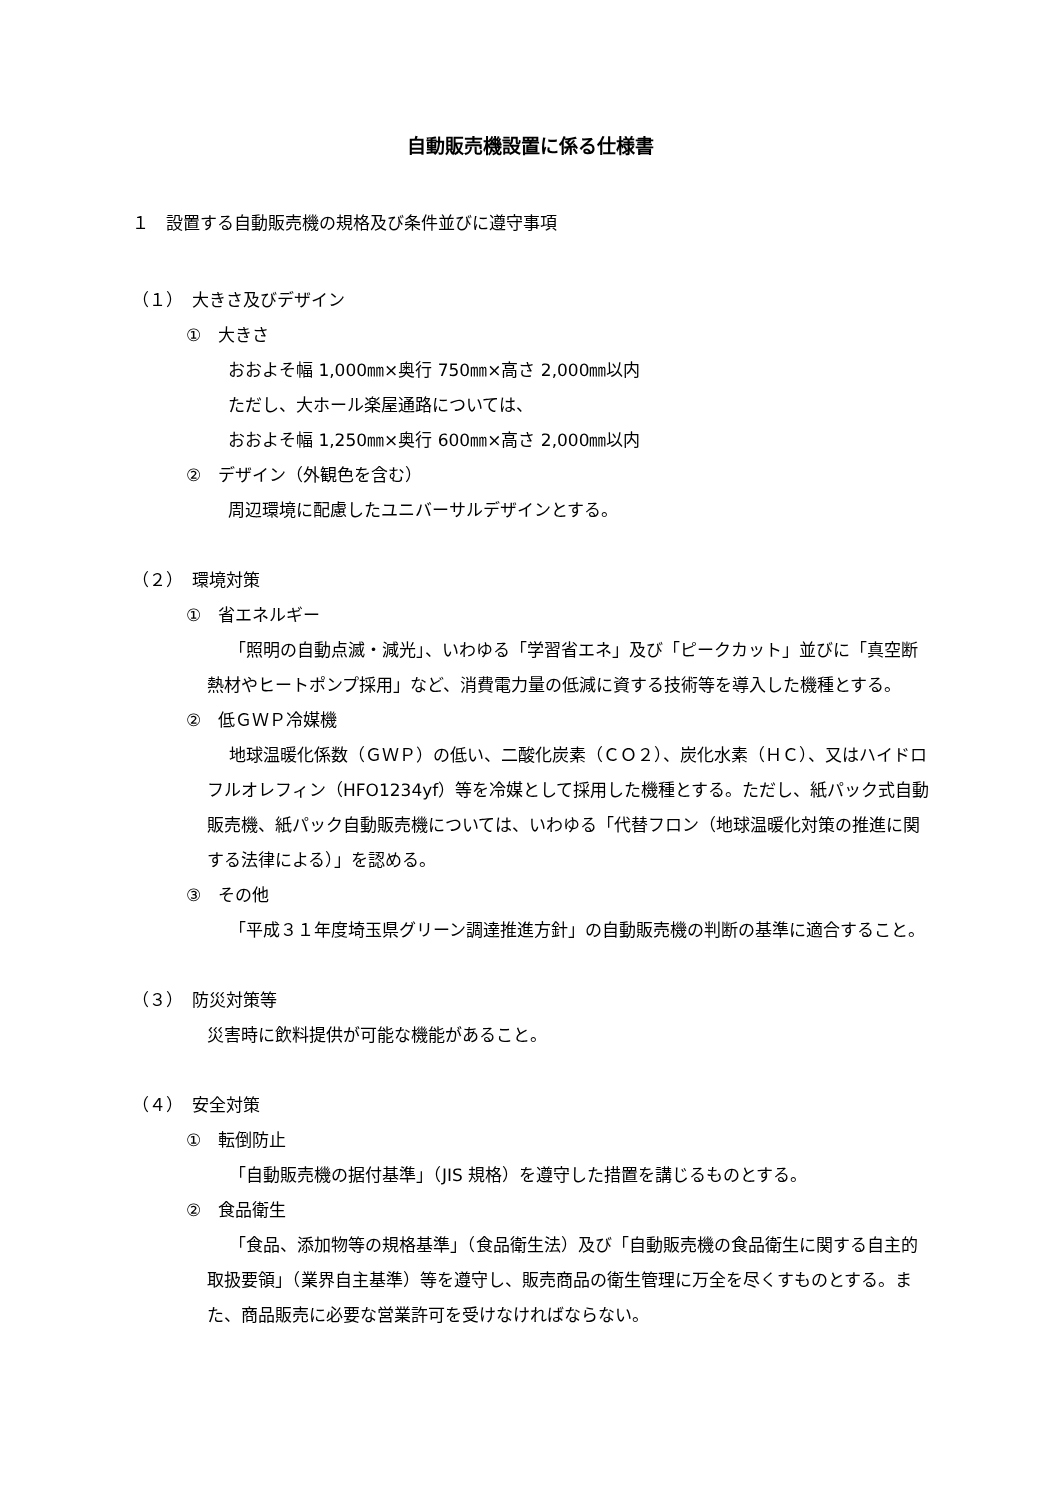自動販売機設置に係る仕様書
１　設置する自動販売機の規格及び条件並びに遵守事項
（１）　大きさ及びデザイン
①　大きさ
おおよそ幅 1,000㎜×奥行 750㎜×高さ 2,000㎜以内
ただし、大ホール楽屋通路については、
おおよそ幅 1,250㎜×奥行 600㎜×高さ 2,000㎜以内
②　デザイン（外観色を含む）
周辺環境に配慮したユニバーサルデザインとする。
（２）　環境対策
①　省エネルギー
「照明の自動点滅・減光」、いわゆる「学習省エネ」及び「ピークカット」並びに「真空断熱材やヒートポンプ採用」など、消費電力量の低減に資する技術等を導入した機種とする。
②　低ＧＷＰ冷媒機
地球温暖化係数（ＧＷＰ）の低い、二酸化炭素（ＣＯ２）、炭化水素（ＨＣ）、又はハイドロフルオレフィン（HFO1234yf）等を冷媒として採用した機種とする。ただし、紙パック式自動販売機、紙パック自動販売機については、いわゆる「代替フロン（地球温暖化対策の推進に関する法律による）」を認める。
③　その他
「平成３１年度埼玉県グリーン調達推進方針」の自動販売機の判断の基準に適合すること。
（３）　防災対策等
災害時に飲料提供が可能な機能があること。
（４）　安全対策
①　転倒防止
「自動販売機の据付基準」（JIS 規格）を遵守した措置を講じるものとする。
②　食品衛生
「食品、添加物等の規格基準」（食品衛生法）及び「自動販売機の食品衛生に関する自主的取扱要領」（業界自主基準）等を遵守し、販売商品の衛生管理に万全を尽くすものとする。また、商品販売に必要な営業許可を受けなければならない。